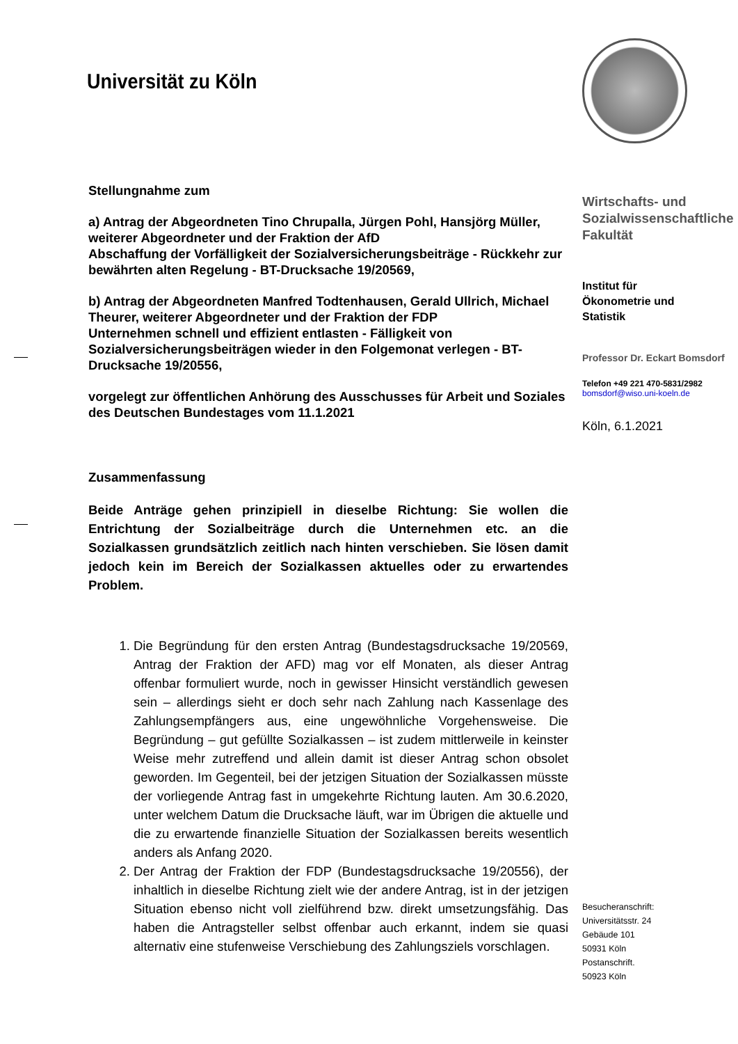Universität zu Köln
Stellungnahme zum
a) Antrag der Abgeordneten Tino Chrupalla, Jürgen Pohl, Hansjörg Müller, weiterer Abgeordneter und der Fraktion der AfD
Abschaffung der Vorfälligkeit der Sozialversicherungsbeiträge - Rückkehr zur bewährten alten Regelung - BT-Drucksache 19/20569,
b) Antrag der Abgeordneten Manfred Todtenhausen, Gerald Ullrich, Michael Theurer, weiterer Abgeordneter und der Fraktion der FDP
Unternehmen schnell und effizient entlasten - Fälligkeit von Sozialversicherungsbeiträgen wieder in den Folgemonat verlegen - BT-Drucksache 19/20556,
vorgelegt zur öffentlichen Anhörung des Ausschusses für Arbeit und Soziales des Deutschen Bundestages vom 11.1.2021
Zusammenfassung
Beide Anträge gehen prinzipiell in dieselbe Richtung: Sie wollen die Entrichtung der Sozialbeiträge durch die Unternehmen etc. an die Sozialkassen grundsätzlich zeitlich nach hinten verschieben. Sie lösen damit jedoch kein im Bereich der Sozialkassen aktuelles oder zu erwartendes Problem.
1. Die Begründung für den ersten Antrag (Bundestagsdrucksache 19/20569, Antrag der Fraktion der AFD) mag vor elf Monaten, als dieser Antrag offenbar formuliert wurde, noch in gewisser Hinsicht verständlich gewesen sein – allerdings sieht er doch sehr nach Zahlung nach Kassenlage des Zahlungsempfängers aus, eine ungewöhnliche Vorgehensweise. Die Begründung – gut gefüllte Sozialkassen – ist zudem mittlerweile in keinster Weise mehr zutreffend und allein damit ist dieser Antrag schon obsolet geworden. Im Gegenteil, bei der jetzigen Situation der Sozialkassen müsste der vorliegende Antrag fast in umgekehrte Richtung lauten. Am 30.6.2020, unter welchem Datum die Drucksache läuft, war im Übrigen die aktuelle und die zu erwartende finanzielle Situation der Sozialkassen bereits wesentlich anders als Anfang 2020.
2. Der Antrag der Fraktion der FDP (Bundestagsdrucksache 19/20556), der inhaltlich in dieselbe Richtung zielt wie der andere Antrag, ist in der jetzigen Situation ebenso nicht voll zielführend bzw. direkt umsetzungsfähig. Das haben die Antragsteller selbst offenbar auch erkannt, indem sie quasi alternativ eine stufenweise Verschiebung des Zahlungsziels vorschlagen.
Wirtschafts- und Sozialwissenschaftliche Fakultät
Institut für
Ökonometrie und
Statistik
Professor Dr. Eckart Bomsdorf
Telefon +49 221 470-5831/2982
bomsdorf@wiso.uni-koeln.de
Köln, 6.1.2021
Besucheranschrift:
Universitätsstr. 24
Gebäude 101
50931 Köln
Postanschrift.
50923 Köln